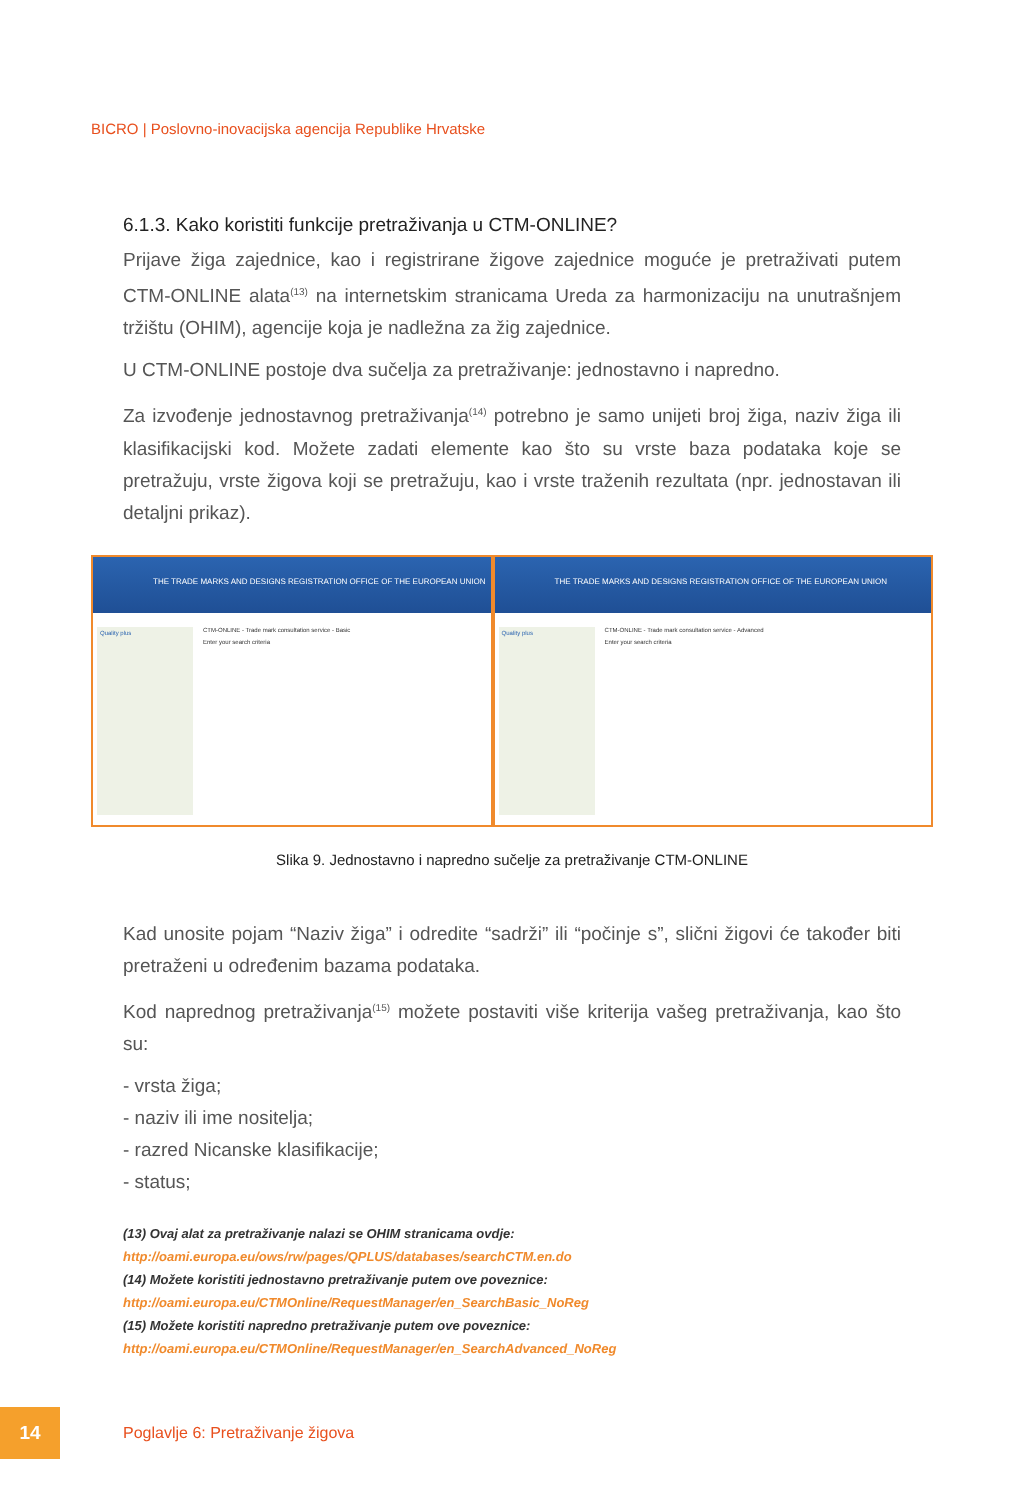BICRO | Poslovno-inovacijska agencija Republike Hrvatske
6.1.3. Kako koristiti funkcije pretraživanja u CTM-ONLINE?
Prijave žiga zajednice, kao i registrirane žigove zajednice moguće je pretraživati putem CTM-ONLINE alata<sup>(13)</sup> na internetskim stranicama Ureda za harmonizaciju na unutrašnjem tržištu (OHIM), agencije koja je nadležna za žig zajednice.
U CTM-ONLINE postoje dva sučelja za pretraživanje: jednostavno i napredno.
Za izvođenje jednostavnog pretraživanja<sup>(14)</sup> potrebno je samo unijeti broj žiga, naziv žiga ili klasifikacijski kod. Možete zadati elemente kao što su vrste baza podataka koje se pretražuju, vrste žigova koji se pretražuju, kao i vrste traženih rezultata (npr. jednostavan ili detaljni prikaz).
THE TRADE MARKS AND DESIGNS REGISTRATION OFFICE OF THE EUROPEAN UNION
Quality plus
CTM-ONLINE - Trade mark consultation service - Basic
Enter your search criteria
THE TRADE MARKS AND DESIGNS REGISTRATION OFFICE OF THE EUROPEAN UNION
Quality plus
CTM-ONLINE - Trade mark consultation service - Advanced
Enter your search criteria
Slika 9. Jednostavno i napredno sučelje za pretraživanje CTM-ONLINE
Kad unosite pojam “Naziv žiga” i odredite “sadrži” ili “počinje s”, slični žigovi će također biti pretraženi u određenim bazama podataka.
Kod naprednog pretraživanja<sup>(15)</sup> možete postaviti više kriterija vašeg pretraživanja, kao što su:
- vrsta žiga;
- naziv ili ime nositelja;
- razred Nicanske klasifikacije;
- status;
(13) Ovaj alat za pretraživanje nalazi se OHIM stranicama ovdje: http://oami.europa.eu/ows/rw/pages/QPLUS/databases/searchCTM.en.do
(14) Možete koristiti jednostavno pretraživanje putem ove poveznice: http://oami.europa.eu/CTMOnline/RequestManager/en_SearchBasic_NoReg
(15) Možete koristiti napredno pretraživanje putem ove poveznice: http://oami.europa.eu/CTMOnline/RequestManager/en_SearchAdvanced_NoReg
14
Poglavlje 6: Pretraživanje žigova